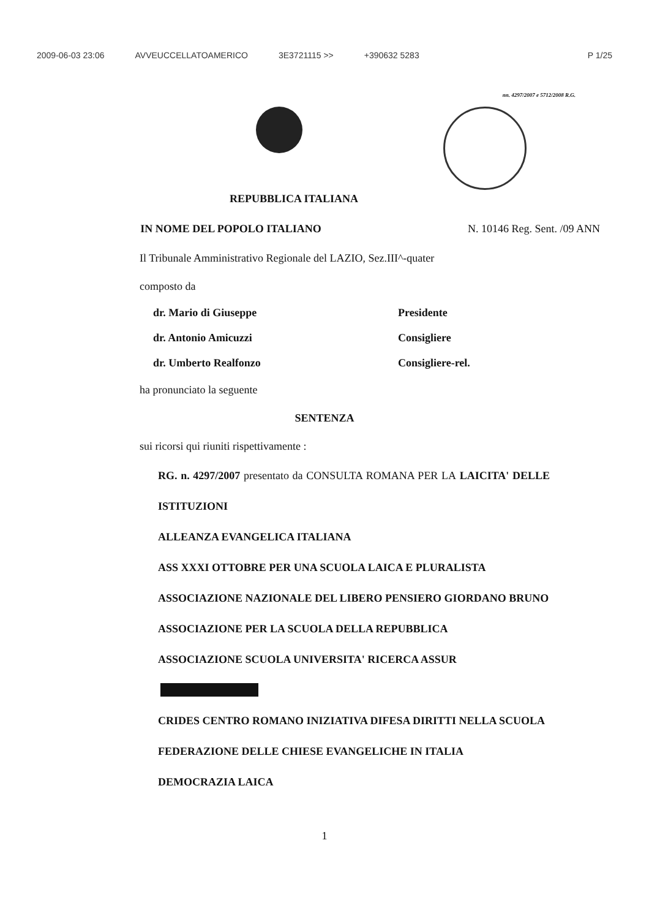2009-06-03 23:06 AVVEUCCELLATOAMERICO 3E3721115 >> +390632 5283 P 1/25
nn. 4297/2007 e 5712/2008 R.G.
REPUBBLICA ITALIANA
IN NOME DEL POPOLO ITALIANO N. 10146 Reg. Sent. /09 ANN
Il Tribunale Amministrativo Regionale del LAZIO, Sez.III^-quater
composto da
| dr. Mario di Giuseppe | Presidente |
| dr. Antonio Amicuzzi | Consigliere |
| dr. Umberto Realfonzo | Consigliere-rel. |
ha pronunciato la seguente
SENTENZA
sui ricorsi qui riuniti rispettivamente :
RG. n. 4297/2007 presentato da CONSULTA ROMANA PER LA LAICITA' DELLE ISTITUZIONI
ALLEANZA EVANGELICA ITALIANA
ASS XXXI OTTOBRE PER UNA SCUOLA LAICA E PLURALISTA
ASSOCIAZIONE NAZIONALE DEL LIBERO PENSIERO GIORDANO BRUNO
ASSOCIAZIONE PER LA SCUOLA DELLA REPUBBLICA
ASSOCIAZIONE SCUOLA UNIVERSITA' RICERCA ASSUR
CRIDES CENTRO ROMANO INIZIATIVA DIFESA DIRITTI NELLA SCUOLA
FEDERAZIONE DELLE CHIESE EVANGELICHE IN ITALIA
DEMOCRAZIA LAICA
1